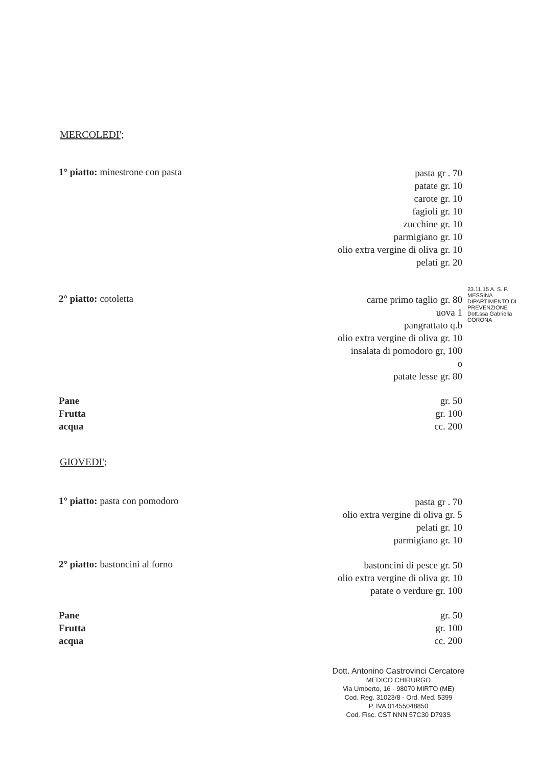MERCOLEDI';
1° piatto: minestrone con pasta
pasta gr . 70
patate gr. 10
carote gr. 10
fagioli gr. 10
zucchine gr. 10
parmigiano gr. 10
olio extra vergine di oliva gr. 10
pelati gr. 20
2° piatto: cotoletta
carne primo taglio gr. 80
uova 1
pangrattato q.b
olio extra vergine di oliva gr. 10
insalata di pomodoro gr, 100
o
patate lesse gr. 80
Pane
Frutta
acqua
gr. 50
gr. 100
cc. 200
23.11.15 A. S. P. MESSINA DIPARTIMENTO DI PREVENZIONE Dott.ssa Gabriella CORONA
GIOVEDI';
1° piatto: pasta con pomodoro
pasta gr . 70
olio extra vergine di oliva gr. 5
pelati gr. 10
parmigiano gr. 10
2° piatto: bastoncini al forno
bastoncini di pesce gr. 50
olio extra vergine di oliva gr. 10
patate o verdure gr. 100
Pane
Frutta
acqua
gr. 50
gr. 100
cc. 200
Dott. Antonino Castrovinci Cercatore
MEDICO CHIRURGO
Via Umberto, 16 - 98070 MIRTO (ME)
Cod. Reg. 31023/8 - Ord. Med. 5399
P. IVA 01455048850
Cod. Fisc. CST NNN 57C30 D793S